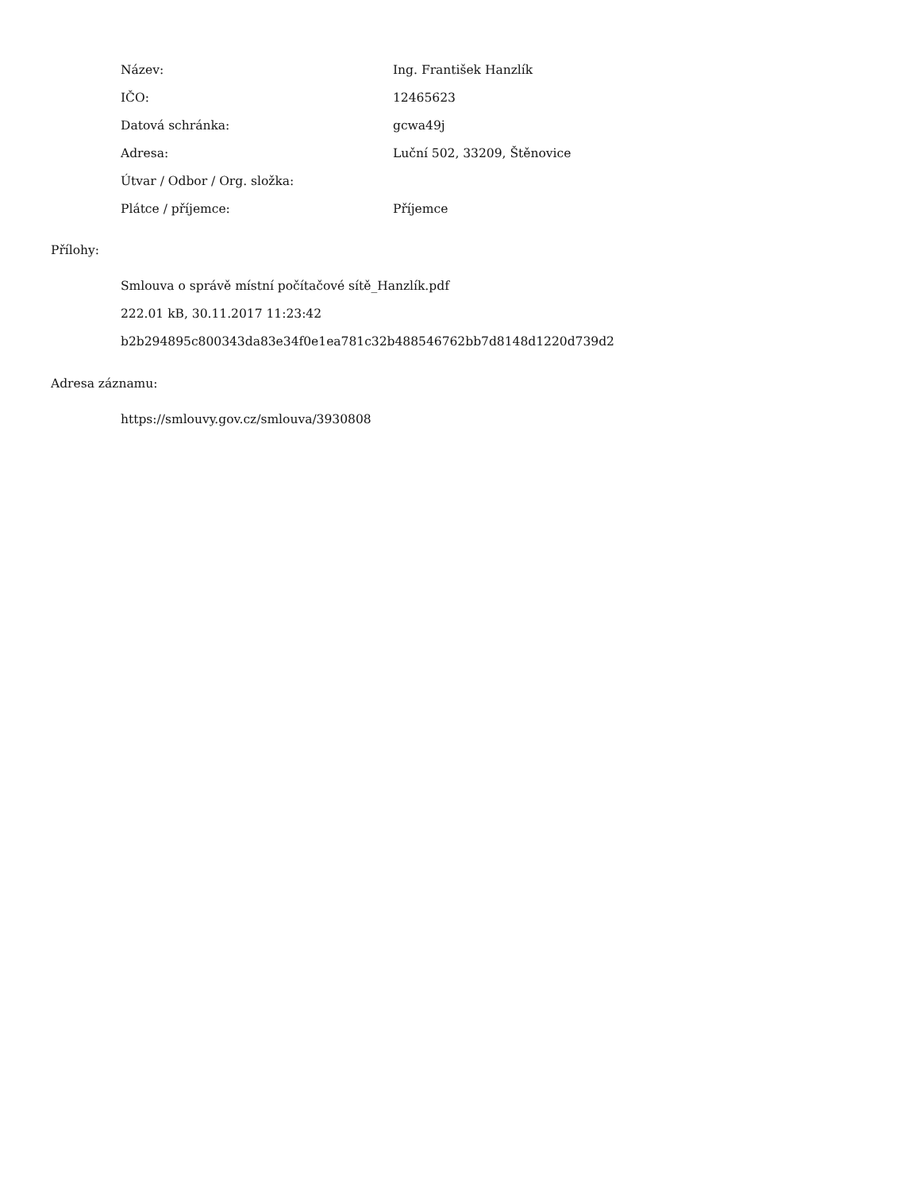| Název: | Ing. František Hanzlík |
| IČO: | 12465623 |
| Datová schránka: | gcwa49j |
| Adresa: | Luční 502, 33209, Štěnovice |
| Útvar / Odbor / Org. složka: | |
| Plátce / příjemce: | Příjemce |
Přílohy:
Smlouva o správě místní počítačové sítě_Hanzlík.pdf
222.01 kB, 30.11.2017 11:23:42
b2b294895c800343da83e34f0e1ea781c32b488546762bb7d8148d1220d739d2
Adresa záznamu:
https://smlouvy.gov.cz/smlouva/3930808